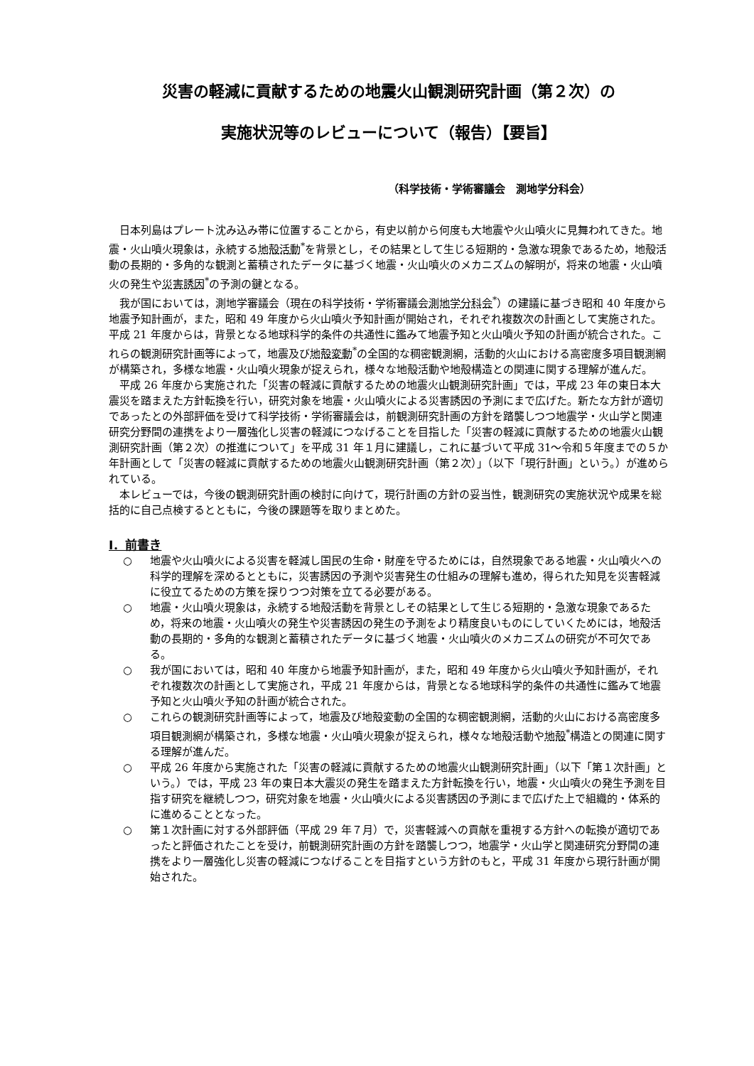災害の軽減に貢献するための地震火山観測研究計画（第２次）の
実施状況等のレビューについて（報告）【要旨】
（科学技術・学術審議会　測地学分科会）
日本列島はプレート沈み込み帯に位置することから，有史以前から何度も大地震や火山噴火に見舞われてきた。地震・火山噴火現象は，永続する地殻活動<sup>*</sup>を背景とし，その結果として生じる短期的・急激な現象であるため，地殻活動の長期的・多角的な観測と蓄積されたデータに基づく地震・火山噴火のメカニズムの解明が，将来の地震・火山噴火の発生や災害誘因<sup>*</sup>の予測の鍵となる。
我が国においては，測地学審議会（現在の科学技術・学術審議会測地学分科会<sup>*</sup>）の建議に基づき昭和 40 年度から地震予知計画が，また，昭和 49 年度から火山噴火予知計画が開始され，それぞれ複数次の計画として実施された。平成 21 年度からは，背景となる地球科学的条件の共通性に鑑みて地震予知と火山噴火予知の計画が統合された。これらの観測研究計画等によって，地震及び地殻変動<sup>*</sup>の全国的な稠密観測網，活動的火山における高密度多項目観測網が構築され，多様な地震・火山噴火現象が捉えられ，様々な地殻活動や地殻構造との関連に関する理解が進んだ。
平成 26 年度から実施された「災害の軽減に貢献するための地震火山観測研究計画」では，平成 23 年の東日本大震災を踏まえた方針転換を行い，研究対象を地震・火山噴火による災害誘因の予測にまで広げた。新たな方針が適切であったとの外部評価を受けて科学技術・学術審議会は，前観測研究計画の方針を踏襲しつつ地震学・火山学と関連研究分野間の連携をより一層強化し災害の軽減につなげることを目指した「災害の軽減に貢献するための地震火山観測研究計画（第２次）の推進について」を平成 31 年１月に建議し，これに基づいて平成 31～令和５年度までの５か年計画として「災害の軽減に貢献するための地震火山観測研究計画（第２次）」（以下「現行計画」という。）が進められている。
本レビューでは，今後の観測研究計画の検討に向けて，現行計画の方針の妥当性，観測研究の実施状況や成果を総括的に自己点検するとともに，今後の課題等を取りまとめた。
Ⅰ．前書き
○ 地震や火山噴火による災害を軽減し国民の生命・財産を守るためには，自然現象である地震・火山噴火への科学的理解を深めるとともに，災害誘因の予測や災害発生の仕組みの理解も進め，得られた知見を災害軽減に役立てるための方策を探りつつ対策を立てる必要がある。
○ 地震・火山噴火現象は，永続する地殻活動を背景としその結果として生じる短期的・急激な現象であるため，将来の地震・火山噴火の発生や災害誘因の発生の予測をより精度良いものにしていくためには，地殻活動の長期的・多角的な観測と蓄積されたデータに基づく地震・火山噴火のメカニズムの研究が不可欠である。
○ 我が国においては，昭和 40 年度から地震予知計画が，また，昭和 49 年度から火山噴火予知計画が，それぞれ複数次の計画として実施され，平成 21 年度からは，背景となる地球科学的条件の共通性に鑑みて地震予知と火山噴火予知の計画が統合された。
○ これらの観測研究計画等によって，地震及び地殻変動の全国的な稠密観測網，活動的火山における高密度多項目観測網が構築され，多様な地震・火山噴火現象が捉えられ，様々な地殻活動や地殻<sup>*</sup>構造との関連に関する理解が進んだ。
○ 平成 26 年度から実施された「災害の軽減に貢献するための地震火山観測研究計画」（以下「第１次計画」という。）では，平成 23 年の東日本大震災の発生を踏まえた方針転換を行い，地震・火山噴火の発生予測を目指す研究を継続しつつ，研究対象を地震・火山噴火による災害誘因の予測にまで広げた上で組織的・体系的に進めることとなった。
○ 第１次計画に対する外部評価（平成 29 年７月）で，災害軽減への貢献を重視する方針への転換が適切であったと評価されたことを受け，前観測研究計画の方針を踏襲しつつ，地震学・火山学と関連研究分野間の連携をより一層強化し災害の軽減につなげることを目指すという方針のもと，平成 31 年度から現行計画が開始された。